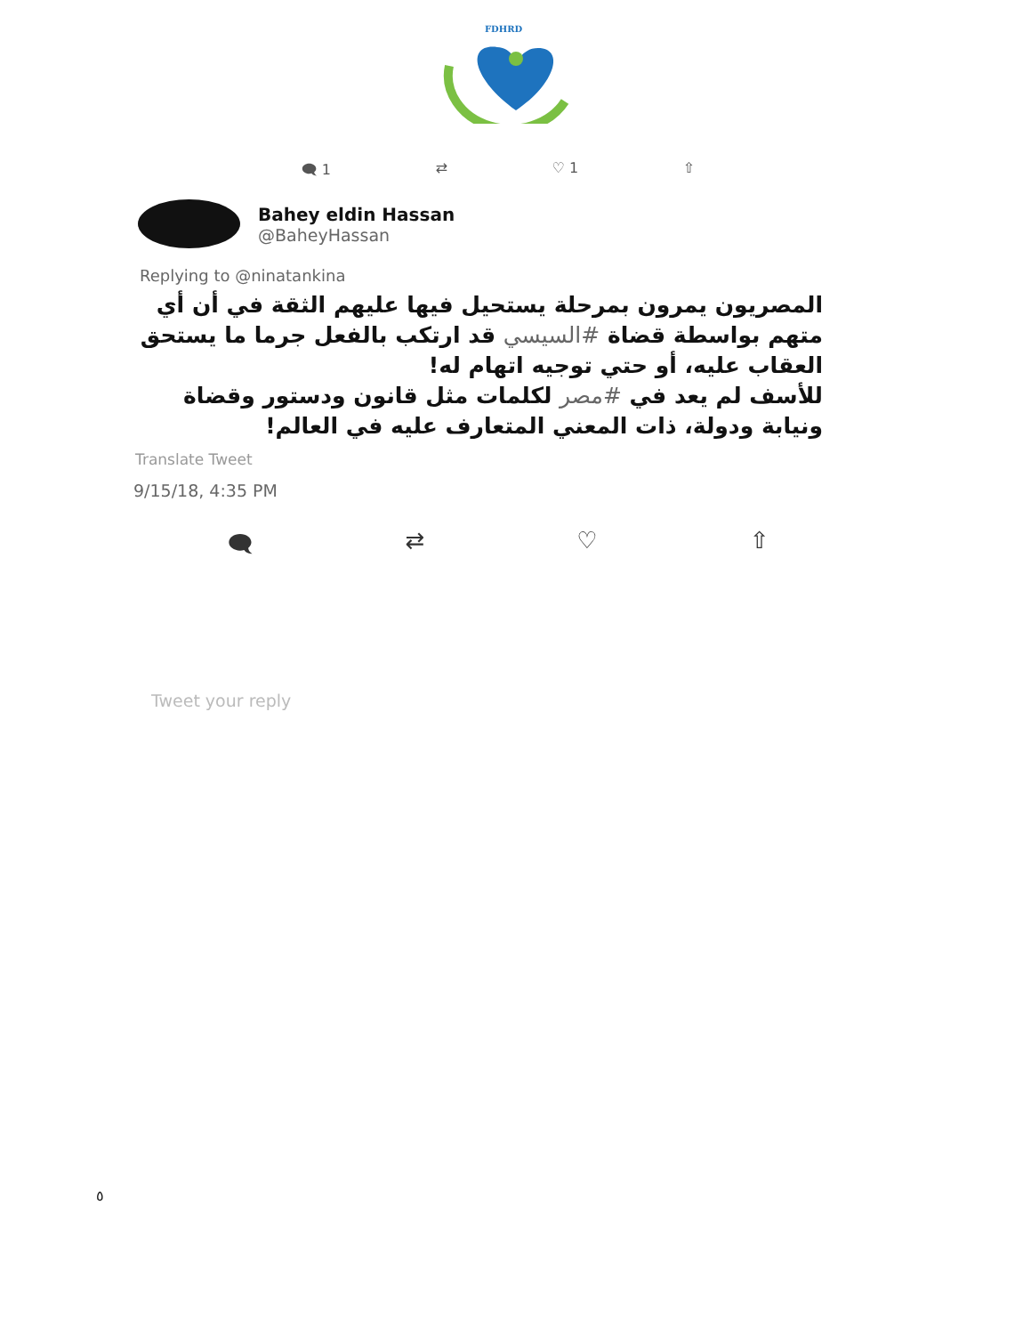FDHRD
🗨 1 ⇄ ♡ 1 ⇧
Bahey eldin Hassan
@BaheyHassan
Replying to @ninatankina
المصريون يمرون بمرحلة يستحيل فيها عليهم الثقة في أن أي متهم بواسطة قضاة #السيسي قد ارتكب بالفعل جرما ما يستحق العقاب عليه، أو حتي توجيه اتهام له!
للأسف لم يعد في #مصر لكلمات مثل قانون ودستور وقضاة ونيابة ودولة، ذات المعني المتعارف عليه في العالم!
Translate Tweet
9/15/18, 4:35 PM
🗨 ⇄ ♡ ⇧
Tweet your reply
٥